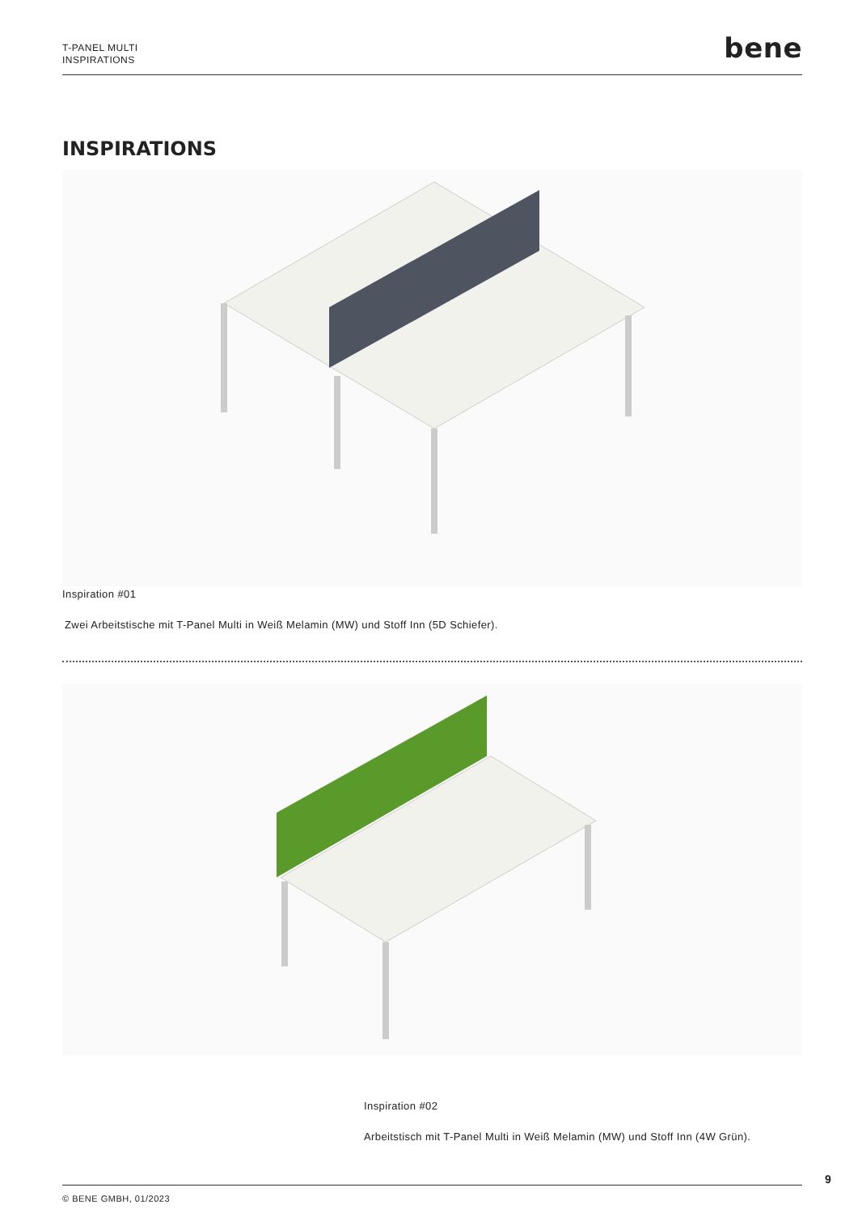T-PANEL MULTI
INSPIRATIONS
bene
INSPIRATIONS
Inspiration #01
Zwei Arbeitstische mit T-Panel Multi in Weiß Melamin (MW) und Stoff Inn (5D Schiefer).
Inspiration #02
Arbeitstisch mit T-Panel Multi in Weiß Melamin (MW) und Stoff Inn (4W Grün).
9
© BENE GMBH, 01/2023